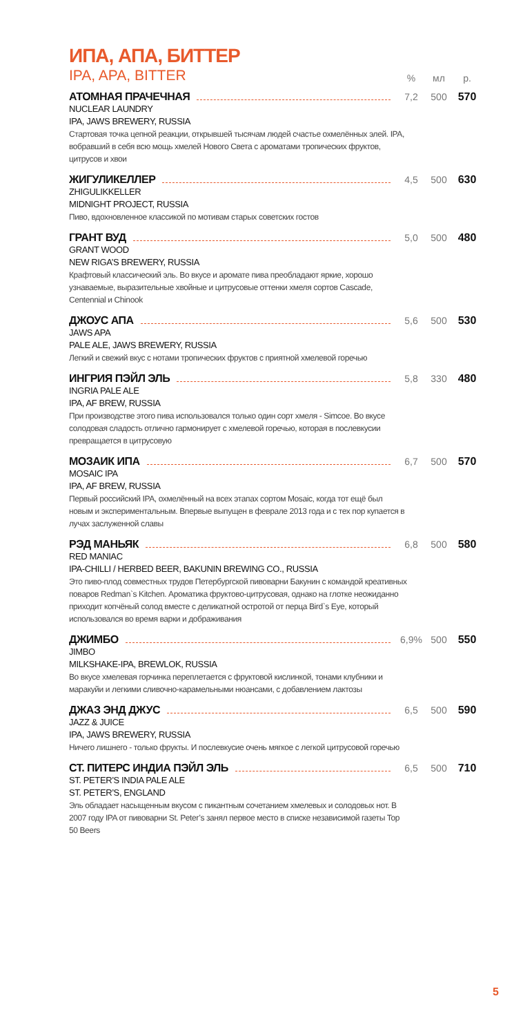ИПА, АПА, БИТТЕР
IPA, APA, BITTER% мл р.
АТОМНАЯ ПРАЧЕЧНАЯ 7,2 500 570
NUCLEAR LAUNDRY
IPA, JAWS BREWERY, RUSSIA
Стартовая точка цепной реакции, открывшей тысячам людей счастье охмелённых элей. IPA, вобравший в себя всю мощь хмелей Нового Света с ароматами тропических фруктов, цитрусов и хвои
ЖИГУЛИКЕЛЛЕР 4,5 500 630
ZHIGULIKKELLER
MIDNIGHT PROJECT, RUSSIA
Пиво, вдохновленное классикой по мотивам старых советских гостов
ГРАНТ ВУД 5,0 500 480
GRANT WOOD
NEW RIGA’S BREWERY, RUSSIA
Крафтовый классический эль. Во вкусе и аромате пива преобладают яркие, хорошо узнаваемые, выразительные хвойные и цитрусовые оттенки хмеля сортов Cascade, Centennial и Chinook
ДЖОУС АПА 5,6 500 530
JAWS APA
PALE ALE, JAWS BREWERY, RUSSIA
Легкий и свежий вкус с нотами тропических фруктов с приятной хмелевой горечью
ИНГРИЯ ПЭЙЛ ЭЛЬ 5,8 330 480
INGRIA PALE ALE
IPA, AF BREW, RUSSIA
При производстве этого пива использовался только один сорт хмеля - Simcoe. Во вкусе солодовая сладость отлично гармонирует с хмелевой горечью, которая в послевкусии превращается в цитрусовую
МОЗАИК ИПА 6,7 500 570
MOSAIC IPA
IPA, AF BREW, RUSSIA
Первый российский IPA, охмелённый на всех этапах сортом Mosaic, когда тот ещё был новым и экспериментальным. Впервые выпущен в феврале 2013 года и с тех пор купается в лучах заслуженной славы
РЭД МАНЬЯК 6,8 500 580
RED MANIAC
IPA-CHILLI / HERBED BEER, BAKUNIN BREWING CO., RUSSIA
Это пиво-плод совместных трудов Петербургской пивоварни Бакунин с командой креативных поваров Redman`s Kitchen. Ароматика фруктово-цитрусовая, однако на глотке неожиданно приходит копчёный солод вместе с деликатной остротой от перца Bird`s Eye, который использовался во время варки и дображивания
ДЖИМБО 6,9% 500 550
JIMBO
MILKSHAKE-IPA, BREWLOK, RUSSIA
Во вкусе хмелевая горчинка переплетается с фруктовой кислинкой, тонами клубники и маракуйи и легкими сливочно-карамельными нюансами, с добавлением лактозы
ДЖАЗ ЭНД ДЖУС 6,5 500 590
JAZZ & JUICE
IPA, JAWS BREWERY, RUSSIA
Ничего лишнего - только фрукты. И послевкусие очень мягкое с легкой цитрусовой горечью
СТ. ПИТЕРС ИНДИА ПЭЙЛ ЭЛЬ 6,5 500 710
ST. PETER’S INDIA PALE ALE
ST. PETER’S, ENGLAND
Эль обладает насыщенным вкусом с пикантным сочетанием хмелевых и солодовых нот. В 2007 году IPA от пивоварни St. Peter’s занял первое место в списке независимой газеты Top 50 Beers
5